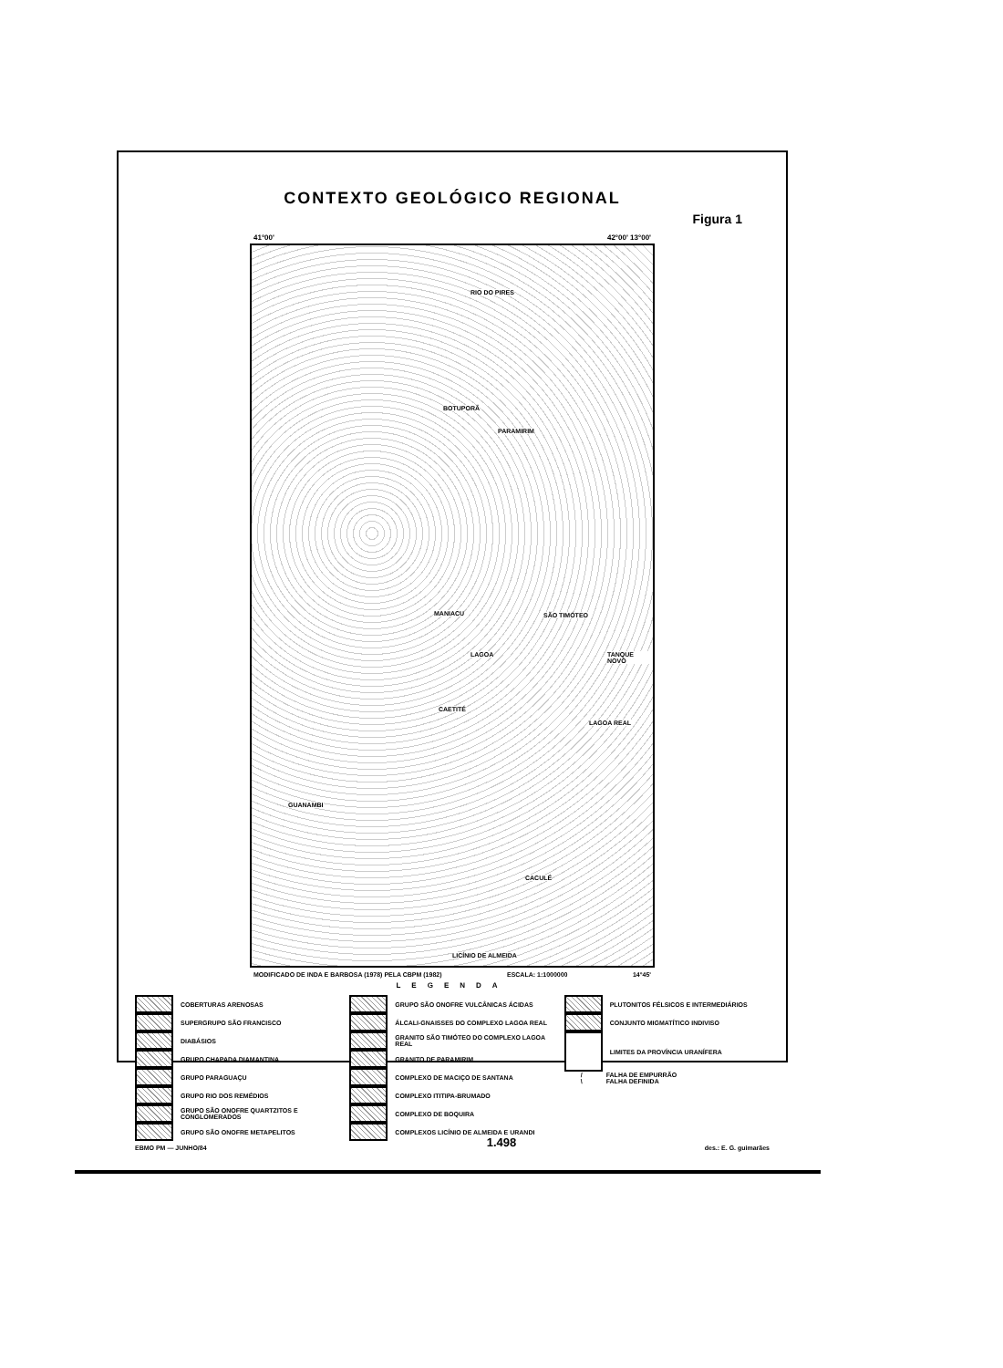CONTEXTO GEOLÓGICO REGIONAL
Figura 1
41°00' 42°00' 13°00'
RIO DO PIRES
BOTUPORÃ
PARAMIRIM
MANIACU SÃO TIMÓTEO
TANQUE NOVO LAGOA
CAETITÉ
LAGOA REAL
GUANAMBI
CACULÉ
LICÍNIO DE ALMEIDA
MODIFICADO DE INDA E BARBOSA (1978) PELA CBPM (1982) ESCALA: 1:1000000 14°45'
LEGENDA
COBERTURAS ARENOSAS
SUPERGRUPO SÃO FRANCISCO
DIABÁSIOS
GRUPO CHAPADA DIAMANTINA
GRUPO PARAGUAÇU
GRUPO RIO DOS REMÉDIOS
GRUPO SÃO ONOFRE QUARTZITOS E CONGLOMERADOS
GRUPO SÃO ONOFRE METAPELITOS
GRUPO SÃO ONOFRE VULCÂNICAS ÁCIDAS
ÁLCALI-GNAISSES DO COMPLEXO LAGOA REAL
GRANITO SÃO TIMÓTEO DO COMPLEXO LAGOA REAL
GRANITO DE PARAMIRIM
COMPLEXO DE MACIÇO DE SANTANA
COMPLEXO ITITIPA-BRUMADO
COMPLEXO DE BOQUIRA
COMPLEXOS LICÍNIO DE ALMEIDA E URANDI
PLUTONITOS FÉLSICOS E INTERMEDIÁRIOS
CONJUNTO MIGMATÍTICO INDIVISO
LIMITES DA PROVÍNCIA URANÍFERA
/
FALHA DE EMPURRÃO
\
FALHA DEFINIDA
EBMO PM — JUNHO/84 des.: E. G. guimarães
1.498